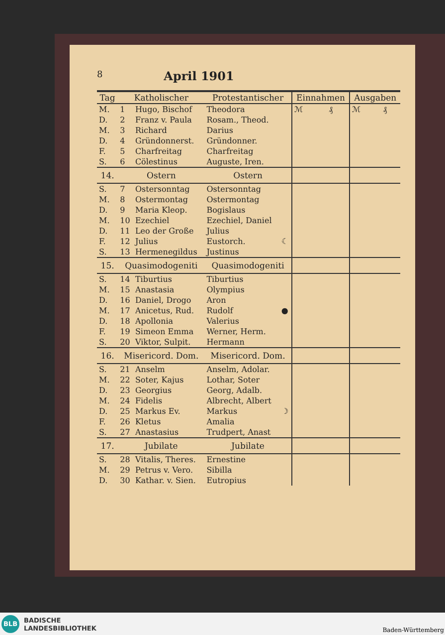8
April 1901
| Tag | Katholischer | | Protestantischer | | Einnahmen | | Ausgaben | |
| --- | --- | --- | --- | --- | --- | --- | --- | --- |
| M. | 1 | Hugo, Bischof | Theodora | | ℳ | ₰ | ℳ | ₰ |
| D. | 2 | Franz v. Paula | Rosam., Theod. | | | | | |
| M. | 3 | Richard | Darius | | | | | |
| D. | 4 | Gründonnerst. | Gründonner. | | | | | |
| F. | 5 | Charfreitag | Charfreitag | | | | | |
| S. | 6 | Cölestinus | Auguste, Iren. | | | | | |
| 14. | Ostern | | Ostern | | | | | |
| S. | 7 | Ostersonntag | Ostersonntag | | | | | |
| M. | 8 | Ostermontag | Ostermontag | | | | | |
| D. | 9 | Maria Kleop. | Bogislaus | | | | | |
| M. | 10 | Ezechiel | Ezechiel, Daniel | | | | | |
| D. | 11 | Leo der Große | Julius | | | | | |
| F. | 12 | Julius | Eustorch. | ☾ | | | | |
| S. | 13 | Hermenegildus | Justinus | | | | | |
| 15. | Quasimodogeniti | | Quasimodogeniti | | | | | |
| S. | 14 | Tiburtius | Tiburtius | | | | | |
| M. | 15 | Anastasia | Olympius | | | | | |
| D. | 16 | Daniel, Drogo | Aron | | | | | |
| M. | 17 | Anicetus, Rud. | Rudolf | ● | | | | |
| D. | 18 | Apollonia | Valerius | | | | | |
| F. | 19 | Simeon Emma | Werner, Herm. | | | | | |
| S. | 20 | Viktor, Sulpit. | Hermann | | | | | |
| 16. | Misericord. Dom. | | Misericord. Dom. | | | | | |
| S. | 21 | Anselm | Anselm, Adolar. | | | | | |
| M. | 22 | Soter, Kajus | Lothar, Soter | | | | | |
| D. | 23 | Georgius | Georg, Adalb. | | | | | |
| M. | 24 | Fidelis | Albrecht, Albert | | | | | |
| D. | 25 | Markus Ev. | Markus | ☽ | | | | |
| F. | 26 | Kletus | Amalia | | | | | |
| S. | 27 | Anastasius | Trudpert, Anast | | | | | |
| 17. | Jubilate | | Jubilate | | | | | |
| S. | 28 | Vitalis, Theres. | Ernestine | | | | | |
| M. | 29 | Petrus v. Vero. | Sibilla | | | | | |
| D. | 30 | Kathar. v. Sien. | Eutropius | | | | | |
BLB
BADISCHE
LANDESBIBLIOTHEK
Baden-Württemberg